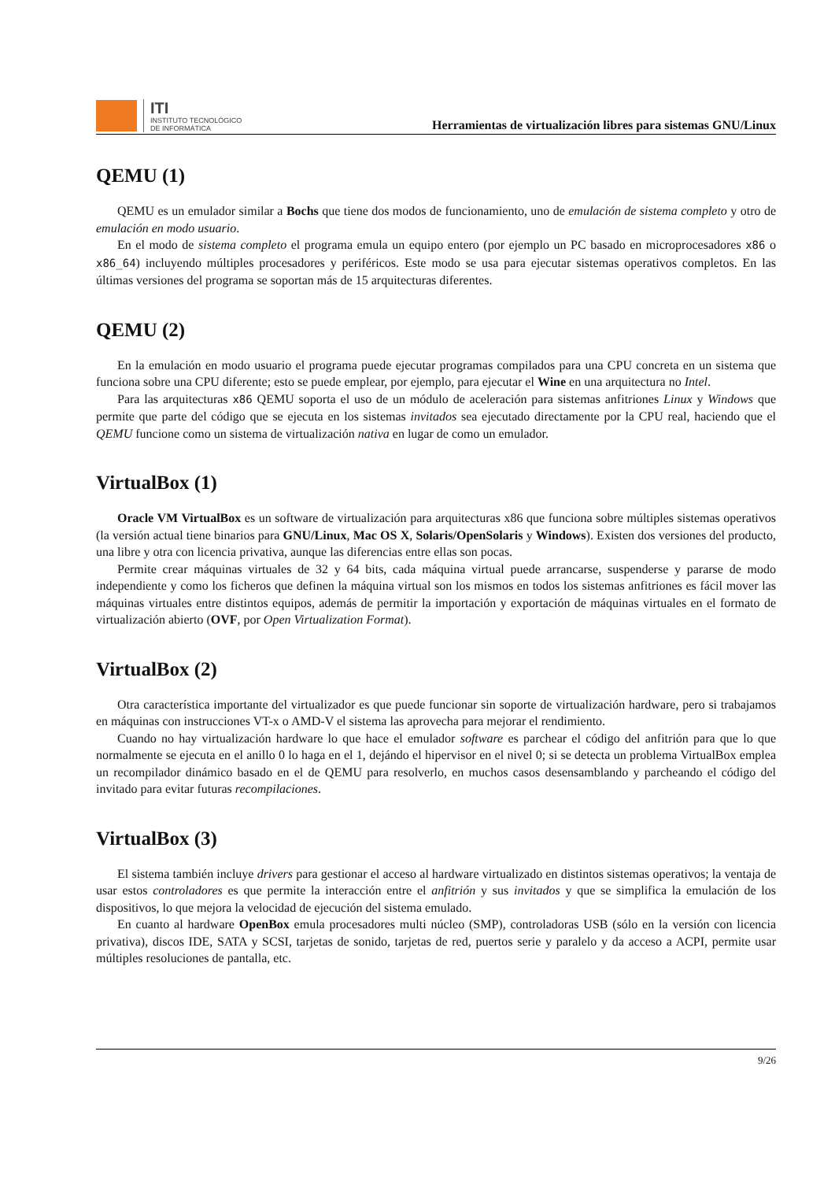ITI
INSTITUTO TECNOLÓGICO
DE INFORMÁTICA
Herramientas de virtualización libres para sistemas GNU/Linux
QEMU (1)
QEMU es un emulador similar a Bochs que tiene dos modos de funcionamiento, uno de emulación de sistema completo y otro de emulación en modo usuario.
En el modo de sistema completo el programa emula un equipo entero (por ejemplo un PC basado en microprocesadores x86 o x86_64) incluyendo múltiples procesadores y periféricos. Este modo se usa para ejecutar sistemas operativos completos. En las últimas versiones del programa se soportan más de 15 arquitecturas diferentes.
QEMU (2)
En la emulación en modo usuario el programa puede ejecutar programas compilados para una CPU concreta en un sistema que funciona sobre una CPU diferente; esto se puede emplear, por ejemplo, para ejecutar el Wine en una arquitectura no Intel.
Para las arquitecturas x86 QEMU soporta el uso de un módulo de aceleración para sistemas anfitriones Linux y Windows que permite que parte del código que se ejecuta en los sistemas invitados sea ejecutado directamente por la CPU real, haciendo que el QEMU funcione como un sistema de virtualización nativa en lugar de como un emulador.
VirtualBox (1)
Oracle VM VirtualBox es un software de virtualización para arquitecturas x86 que funciona sobre múltiples sistemas operativos (la versión actual tiene binarios para GNU/Linux, Mac OS X, Solaris/OpenSolaris y Windows). Existen dos versiones del producto, una libre y otra con licencia privativa, aunque las diferencias entre ellas son pocas.
Permite crear máquinas virtuales de 32 y 64 bits, cada máquina virtual puede arrancarse, suspenderse y pararse de modo independiente y como los ficheros que definen la máquina virtual son los mismos en todos los sistemas anfitriones es fácil mover las máquinas virtuales entre distintos equipos, además de permitir la importación y exportación de máquinas virtuales en el formato de virtualización abierto (OVF, por Open Virtualization Format).
VirtualBox (2)
Otra característica importante del virtualizador es que puede funcionar sin soporte de virtualización hardware, pero si trabajamos en máquinas con instrucciones VT-x o AMD-V el sistema las aprovecha para mejorar el rendimiento.
Cuando no hay virtualización hardware lo que hace el emulador software es parchear el código del anfitrión para que lo que normalmente se ejecuta en el anillo 0 lo haga en el 1, dejándo el hipervisor en el nivel 0; si se detecta un problema VirtualBox emplea un recompilador dinámico basado en el de QEMU para resolverlo, en muchos casos desensamblando y parcheando el código del invitado para evitar futuras recompilaciones.
VirtualBox (3)
El sistema también incluye drivers para gestionar el acceso al hardware virtualizado en distintos sistemas operativos; la ventaja de usar estos controladores es que permite la interacción entre el anfitrión y sus invitados y que se simplifica la emulación de los dispositivos, lo que mejora la velocidad de ejecución del sistema emulado.
En cuanto al hardware OpenBox emula procesadores multi núcleo (SMP), controladoras USB (sólo en la versión con licencia privativa), discos IDE, SATA y SCSI, tarjetas de sonido, tarjetas de red, puertos serie y paralelo y da acceso a ACPI, permite usar múltiples resoluciones de pantalla, etc.
9/26